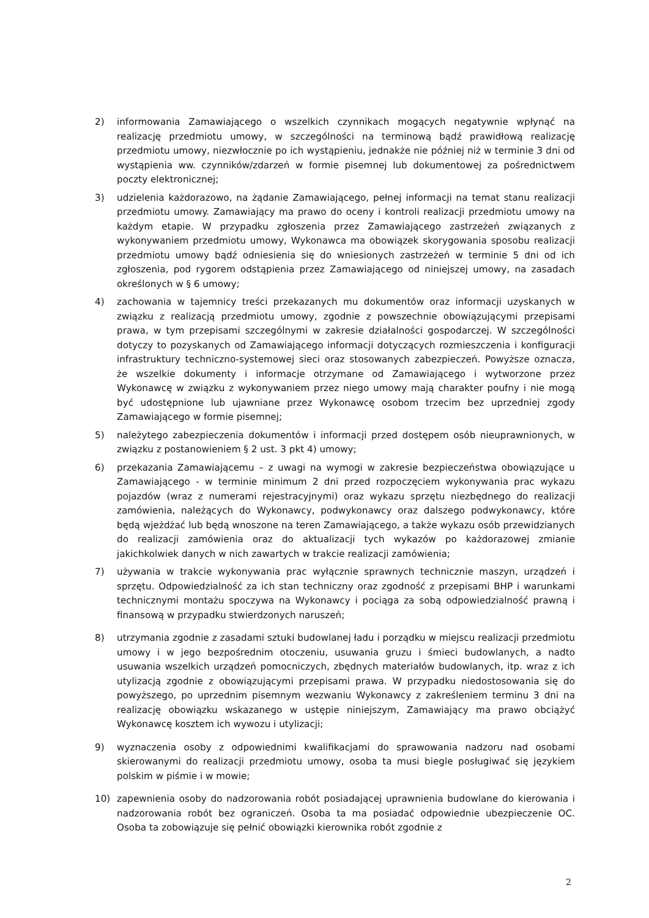2) informowania Zamawiającego o wszelkich czynnikach mogących negatywnie wpłynąć na realizację przedmiotu umowy, w szczególności na terminową bądź prawidłową realizację przedmiotu umowy, niezwłocznie po ich wystąpieniu, jednakże nie później niż w terminie 3 dni od wystąpienia ww. czynników/zdarzeń w formie pisemnej lub dokumentowej za pośrednictwem poczty elektronicznej;
3) udzielenia każdorazowo, na żądanie Zamawiającego, pełnej informacji na temat stanu realizacji przedmiotu umowy. Zamawiający ma prawo do oceny i kontroli realizacji przedmiotu umowy na każdym etapie. W przypadku zgłoszenia przez Zamawiającego zastrzeżeń związanych z wykonywaniem przedmiotu umowy, Wykonawca ma obowiązek skorygowania sposobu realizacji przedmiotu umowy bądź odniesienia się do wniesionych zastrzeżeń w terminie 5 dni od ich zgłoszenia, pod rygorem odstąpienia przez Zamawiającego od niniejszej umowy, na zasadach określonych w § 6 umowy;
4) zachowania w tajemnicy treści przekazanych mu dokumentów oraz informacji uzyskanych w związku z realizacją przedmiotu umowy, zgodnie z powszechnie obowiązującymi przepisami prawa, w tym przepisami szczególnymi w zakresie działalności gospodarczej. W szczególności dotyczy to pozyskanych od Zamawiającego informacji dotyczących rozmieszczenia i konfiguracji infrastruktury techniczno-systemowej sieci oraz stosowanych zabezpieczeń. Powyższe oznacza, że wszelkie dokumenty i informacje otrzymane od Zamawiającego i wytworzone przez Wykonawcę w związku z wykonywaniem przez niego umowy mają charakter poufny i nie mogą być udostępnione lub ujawniane przez Wykonawcę osobom trzecim bez uprzedniej zgody Zamawiającego w formie pisemnej;
5) należytego zabezpieczenia dokumentów i informacji przed dostępem osób nieuprawnionych, w związku z postanowieniem § 2 ust. 3 pkt 4) umowy;
6) przekazania Zamawiającemu – z uwagi na wymogi w zakresie bezpieczeństwa obowiązujące u Zamawiającego - w terminie minimum 2 dni przed rozpoczęciem wykonywania prac wykazu pojazdów (wraz z numerami rejestracyjnymi) oraz wykazu sprzętu niezbędnego do realizacji zamówienia, należących do Wykonawcy, podwykonawcy oraz dalszego podwykonawcy, które będą wjeżdżać lub będą wnoszone na teren Zamawiającego, a także wykazu osób przewidzianych do realizacji zamówienia oraz do aktualizacji tych wykazów po każdorazowej zmianie jakichkolwiek danych w nich zawartych w trakcie realizacji zamówienia;
7) używania w trakcie wykonywania prac wyłącznie sprawnych technicznie maszyn, urządzeń i sprzętu. Odpowiedzialność za ich stan techniczny oraz zgodność z przepisami BHP i warunkami technicznymi montażu spoczywa na Wykonawcy i pociąga za sobą odpowiedzialność prawną i finansową w przypadku stwierdzonych naruszeń;
8) utrzymania zgodnie z zasadami sztuki budowlanej ładu i porządku w miejscu realizacji przedmiotu umowy i w jego bezpośrednim otoczeniu, usuwania gruzu i śmieci budowlanych, a nadto usuwania wszelkich urządzeń pomocniczych, zbędnych materiałów budowlanych, itp. wraz z ich utylizacją zgodnie z obowiązującymi przepisami prawa. W przypadku niedostosowania się do powyższego, po uprzednim pisemnym wezwaniu Wykonawcy z zakreśleniem terminu 3 dni na realizację obowiązku wskazanego w ustępie niniejszym, Zamawiający ma prawo obciążyć Wykonawcę kosztem ich wywozu i utylizacji;
9) wyznaczenia osoby z odpowiednimi kwalifikacjami do sprawowania nadzoru nad osobami skierowanymi do realizacji przedmiotu umowy, osoba ta musi biegle posługiwać się językiem polskim w piśmie i w mowie;
10) zapewnienia osoby do nadzorowania robót posiadającej uprawnienia budowlane do kierowania i nadzorowania robót bez ograniczeń. Osoba ta ma posiadać odpowiednie ubezpieczenie OC. Osoba ta zobowiązuje się pełnić obowiązki kierownika robót zgodnie z
2